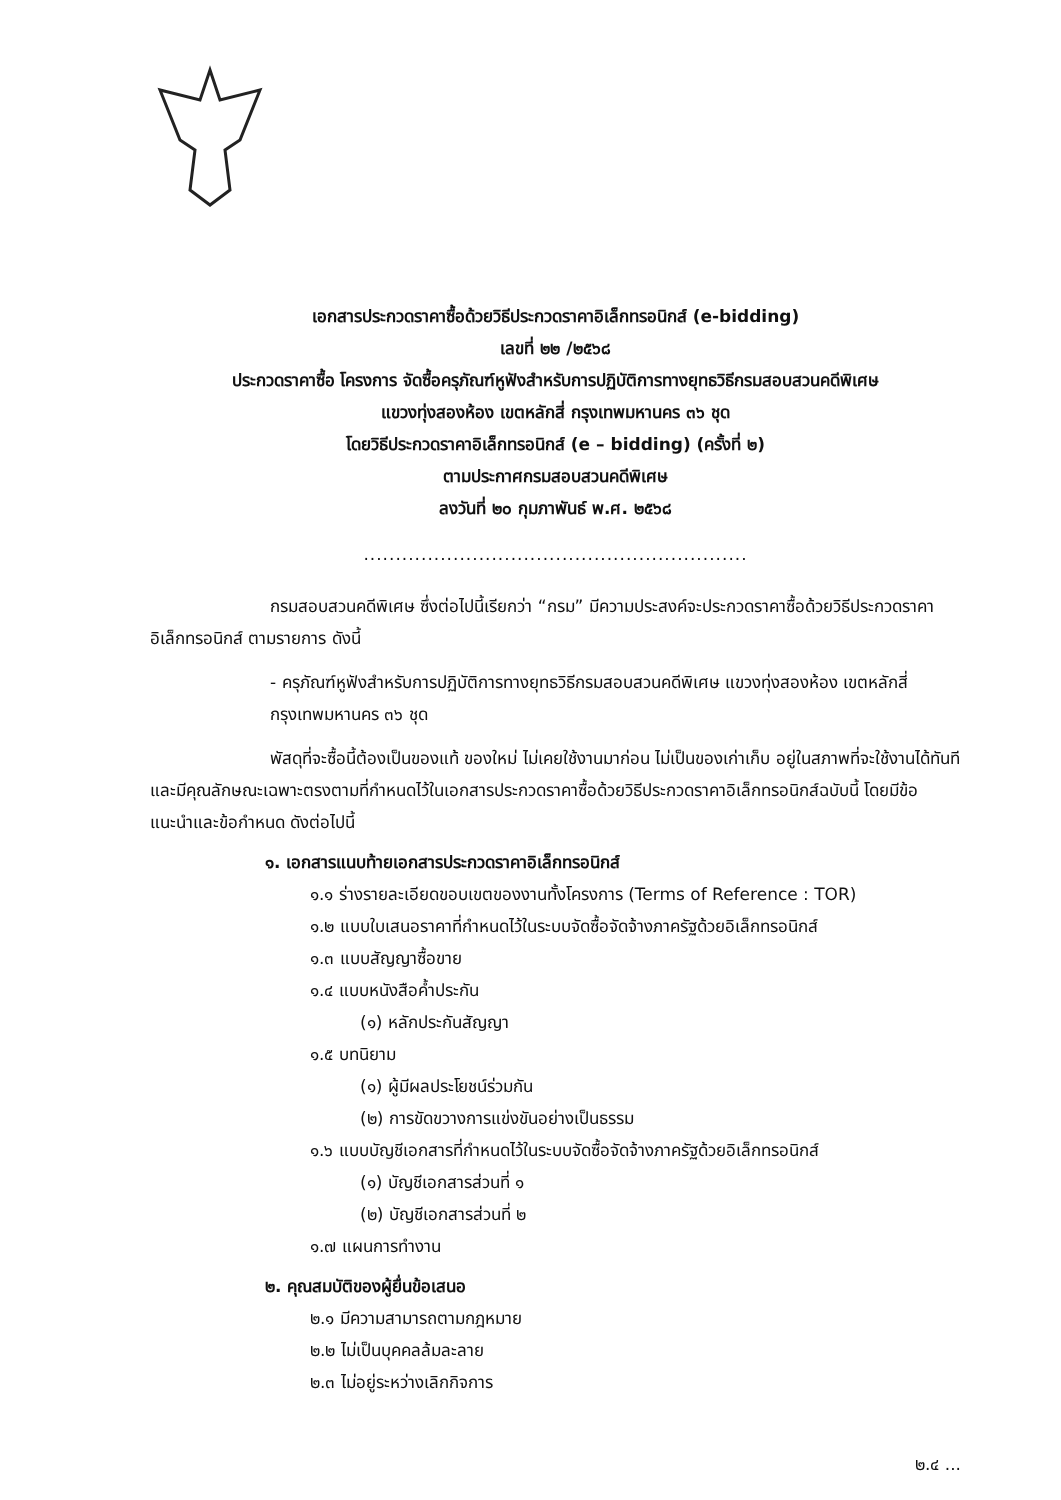เอกสารประกวดราคาซื้อด้วยวิธีประกวดราคาอิเล็กทรอนิกส์ (e-bidding)
เลขที่ ๒๒ /๒๕๖๘
ประกวดราคาซื้อ โครงการ จัดซื้อครุภัณฑ์หูฟังสำหรับการปฏิบัติการทางยุทธวิธีกรมสอบสวนคดีพิเศษ
แขวงทุ่งสองห้อง เขตหลักสี่ กรุงเทพมหานคร ๓๖ ชุด
โดยวิธีประกวดราคาอิเล็กทรอนิกส์ (e – bidding) (ครั้งที่ ๒)
ตามประกาศกรมสอบสวนคดีพิเศษ
ลงวันที่ ๒๐ กุมภาพันธ์ พ.ศ. ๒๕๖๘
............................................................
กรมสอบสวนคดีพิเศษ ซึ่งต่อไปนี้เรียกว่า “กรม” มีความประสงค์จะประกวดราคาซื้อด้วยวิธีประกวดราคาอิเล็กทรอนิกส์ ตามรายการ ดังนี้
- ครุภัณฑ์หูฟังสำหรับการปฏิบัติการทางยุทธวิธีกรมสอบสวนคดีพิเศษ แขวงทุ่งสองห้อง เขตหลักสี่ กรุงเทพมหานคร ๓๖ ชุด
พัสดุที่จะซื้อนี้ต้องเป็นของแท้ ของใหม่ ไม่เคยใช้งานมาก่อน ไม่เป็นของเก่าเก็บ อยู่ในสภาพที่จะใช้งานได้ทันทีและมีคุณลักษณะเฉพาะตรงตามที่กำหนดไว้ในเอกสารประกวดราคาซื้อด้วยวิธีประกวดราคาอิเล็กทรอนิกส์ฉบับนี้ โดยมีข้อแนะนำและข้อกำหนด ดังต่อไปนี้
๑. เอกสารแนบท้ายเอกสารประกวดราคาอิเล็กทรอนิกส์
๑.๑ ร่างรายละเอียดขอบเขตของงานทั้งโครงการ (Terms of Reference : TOR)
๑.๒ แบบใบเสนอราคาที่กำหนดไว้ในระบบจัดซื้อจัดจ้างภาครัฐด้วยอิเล็กทรอนิกส์
๑.๓ แบบสัญญาซื้อขาย
๑.๔ แบบหนังสือค้ำประกัน
(๑) หลักประกันสัญญา
๑.๕ บทนิยาม
(๑) ผู้มีผลประโยชน์ร่วมกัน
(๒) การขัดขวางการแข่งขันอย่างเป็นธรรม
๑.๖ แบบบัญชีเอกสารที่กำหนดไว้ในระบบจัดซื้อจัดจ้างภาครัฐด้วยอิเล็กทรอนิกส์
(๑) บัญชีเอกสารส่วนที่ ๑
(๒) บัญชีเอกสารส่วนที่ ๒
๑.๗ แผนการทำงาน
๒. คุณสมบัติของผู้ยื่นข้อเสนอ
๒.๑ มีความสามารถตามกฎหมาย
๒.๒ ไม่เป็นบุคคลล้มละลาย
๒.๓ ไม่อยู่ระหว่างเลิกกิจการ
๒.๔ ...